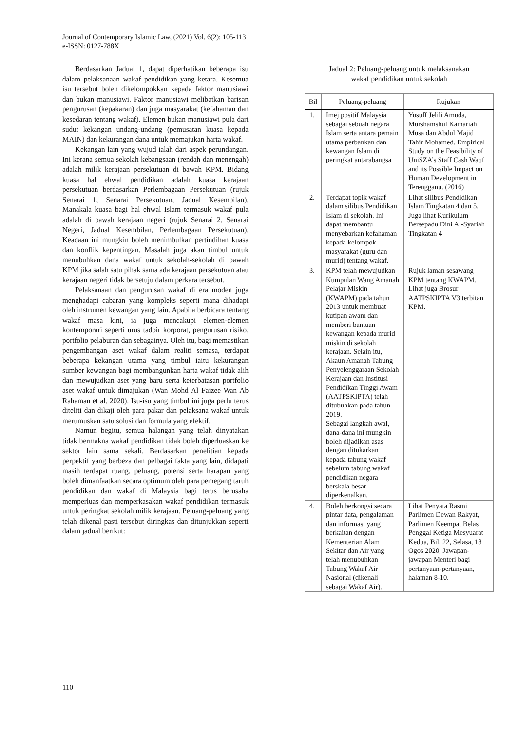Journal of Contemporary Islamic Law, (2021) Vol. 6(2): 105-113
e-ISSN: 0127-788X
Berdasarkan Jadual 1, dapat diperhatikan beberapa isu dalam pelaksanaan wakaf pendidikan yang ketara. Kesemua isu tersebut boleh dikelompokkan kepada faktor manusiawi dan bukan manusiawi. Faktor manusiawi melibatkan barisan pengurusan (kepakaran) dan juga masyarakat (kefahaman dan kesedaran tentang wakaf). Elemen bukan manusiawi pula dari sudut kekangan undang-undang (pemusatan kuasa kepada MAIN) dan kekurangan dana untuk memajukan harta wakaf.
Kekangan lain yang wujud ialah dari aspek perundangan. Ini kerana semua sekolah kebangsaan (rendah dan menengah) adalah milik kerajaan persekutuan di bawah KPM. Bidang kuasa hal ehwal pendidikan adalah kuasa kerajaan persekutuan berdasarkan Perlembagaan Persekutuan (rujuk Senarai 1, Senarai Persekutuan, Jadual Kesembilan). Manakala kuasa bagi hal ehwal Islam termasuk wakaf pula adalah di bawah kerajaan negeri (rujuk Senarai 2, Senarai Negeri, Jadual Kesembilan, Perlembagaan Persekutuan). Keadaan ini mungkin boleh menimbulkan pertindihan kuasa dan konflik kepentingan. Masalah juga akan timbul untuk menubuhkan dana wakaf untuk sekolah-sekolah di bawah KPM jika salah satu pihak sama ada kerajaan persekutuan atau kerajaan negeri tidak bersetuju dalam perkara tersebut.
Pelaksanaan dan pengurusan wakaf di era moden juga menghadapi cabaran yang kompleks seperti mana dihadapi oleh instrumen kewangan yang lain. Apabila berbicara tentang wakaf masa kini, ia juga mencakupi elemen-elemen kontemporari seperti urus tadbir korporat, pengurusan risiko, portfolio pelaburan dan sebagainya. Oleh itu, bagi memastikan pengembangan aset wakaf dalam realiti semasa, terdapat beberapa kekangan utama yang timbul iaitu kekurangan sumber kewangan bagi membangunkan harta wakaf tidak alih dan mewujudkan aset yang baru serta keterbatasan portfolio aset wakaf untuk dimajukan (Wan Mohd Al Faizee Wan Ab Rahaman et al. 2020). Isu-isu yang timbul ini juga perlu terus diteliti dan dikaji oleh para pakar dan pelaksana wakaf untuk merumuskan satu solusi dan formula yang efektif.
Namun begitu, semua halangan yang telah dinyatakan tidak bermakna wakaf pendidikan tidak boleh diperluaskan ke sektor lain sama sekali. Berdasarkan penelitian kepada perpektif yang berbeza dan pelbagai fakta yang lain, didapati masih terdapat ruang, peluang, potensi serta harapan yang boleh dimanfaatkan secara optimum oleh para pemegang taruh pendidikan dan wakaf di Malaysia bagi terus berusaha memperluas dan memperkasakan wakaf pendidikan termasuk untuk peringkat sekolah milik kerajaan. Peluang-peluang yang telah dikenal pasti tersebut diringkas dan ditunjukkan seperti dalam jadual berikut:
Jadual 2: Peluang-peluang untuk melaksanakan
wakaf pendidikan untuk sekolah
| Bil | Peluang-peluang | Rujukan |
| --- | --- | --- |
| 1. | Imej positif Malaysia sebagai sebuah negara Islam serta antara pemain utama perbankan dan kewangan Islam di peringkat antarabangsa | Yusuff Jelili Amuda, Murshamshul Kamariah Musa dan Abdul Majid Tahir Mohamed. Empirical Study on the Feasibility of UniSZA’s Staff Cash Waqf and its Possible Impact on Human Development in Terengganu. (2016) |
| 2. | Terdapat topik wakaf dalam silibus Pendidikan Islam di sekolah. Ini dapat membantu menyebarkan kefahaman kepada kelompok masyarakat (guru dan murid) tentang wakaf. | Lihat silibus Pendidikan Islam Tingkatan 4 dan 5. Juga lihat Kurikulum Bersepadu Dini Al-Syariah Tingkatan 4 |
| 3. | KPM telah mewujudkan Kumpulan Wang Amanah Pelajar Miskin (KWAPM) pada tahun 2013 untuk membuat kutipan awam dan memberi bantuan kewangan kepada murid miskin di sekolah kerajaan. Selain itu, Akaun Amanah Tabung Penyelenggaraan Sekolah Kerajaan dan Institusi Pendidikan Tinggi Awam (AATPSKIPTA) telah ditubuhkan pada tahun 2019. Sebagai langkah awal, dana-dana ini mungkin boleh dijadikan asas dengan ditukarkan kepada tabung wakaf sebelum tabung wakaf pendidikan negara berskala besar diperkenalkan. | Rujuk laman sesawang KPM tentang KWAPM. Lihat juga Brosur AATPSKIPTA V3 terbitan KPM. |
| 4. | Boleh berkongsi secara pintar data, pengalaman dan informasi yang berkaitan dengan Kementerian Alam Sekitar dan Air yang telah menubuhkan Tabung Wakaf Air Nasional (dikenali sebagai Wakaf Air). | Lihat Penyata Rasmi Parlimen Dewan Rakyat, Parlimen Keempat Belas Penggal Ketiga Mesyuarat Kedua, Bil. 22, Selasa, 18 Ogos 2020, Jawapan-jawapan Menteri bagi pertanyaan-pertanyaan, halaman 8-10. |
110